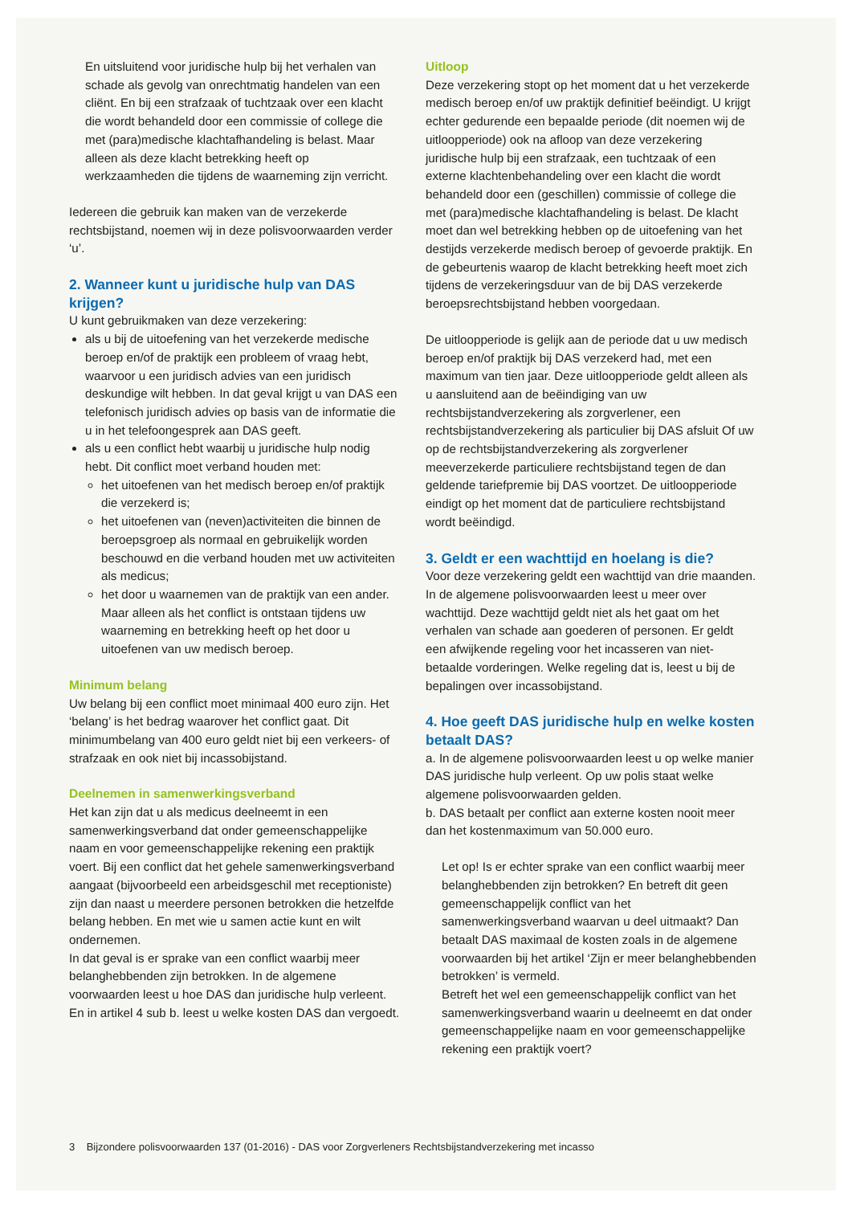En uitsluitend voor juridische hulp bij het verhalen van schade als gevolg van onrechtmatig handelen van een cliënt. En bij een strafzaak of tuchtzaak over een klacht die wordt behandeld door een commissie of college die met (para)medische klachtafhandeling is belast. Maar alleen als deze klacht betrekking heeft op werkzaamheden die tijdens de waarneming zijn verricht.
Iedereen die gebruik kan maken van de verzekerde rechtsbijstand, noemen wij in deze polisvoorwaarden verder ‘u’.
2. Wanneer kunt u juridische hulp van DAS krijgen?
U kunt gebruikmaken van deze verzekering:
als u bij de uitoefening van het verzekerde medische beroep en/of de praktijk een probleem of vraag hebt, waarvoor u een juridisch advies van een juridisch deskundige wilt hebben. In dat geval krijgt u van DAS een telefonisch juridisch advies op basis van de informatie die u in het telefoongesprek aan DAS geeft.
als u een conflict hebt waarbij u juridische hulp nodig hebt. Dit conflict moet verband houden met:
het uitoefenen van het medisch beroep en/of praktijk die verzekerd is;
het uitoefenen van (neven)activiteiten die binnen de beroepsgroep als normaal en gebruikelijk worden beschouwd en die verband houden met uw activiteiten als medicus;
het door u waarnemen van de praktijk van een ander. Maar alleen als het conflict is ontstaan tijdens uw waarneming en betrekking heeft op het door u uitoefenen van uw medisch beroep.
Minimum belang
Uw belang bij een conflict moet minimaal 400 euro zijn. Het ‘belang’ is het bedrag waarover het conflict gaat. Dit minimumbelang van 400 euro geldt niet bij een verkeers- of strafzaak en ook niet bij incassobijstand.
Deelnemen in samenwerkingsverband
Het kan zijn dat u als medicus deelneemt in een samenwerkingsverband dat onder gemeenschappelijke naam en voor gemeenschappelijke rekening een praktijk voert. Bij een conflict dat het gehele samenwerkingsverband aangaat (bijvoorbeeld een arbeidsgeschil met receptioniste) zijn dan naast u meerdere personen betrokken die hetzelfde belang hebben. En met wie u samen actie kunt en wilt ondernemen.
In dat geval is er sprake van een conflict waarbij meer belanghebbenden zijn betrokken. In de algemene voorwaarden leest u hoe DAS dan juridische hulp verleent. En in artikel 4 sub b. leest u welke kosten DAS dan vergoedt.
Uitloop
Deze verzekering stopt op het moment dat u het verzekerde medisch beroep en/of uw praktijk definitief beëindigt. U krijgt echter gedurende een bepaalde periode (dit noemen wij de uitloopperiode) ook na afloop van deze verzekering juridische hulp bij een strafzaak, een tuchtzaak of een externe klachtenbehandeling over een klacht die wordt behandeld door een (geschillen) commissie of college die met (para)medische klachtafhandeling is belast. De klacht moet dan wel betrekking hebben op de uitoefening van het destijds verzekerde medisch beroep of gevoerde praktijk. En de gebeurtenis waarop de klacht betrekking heeft moet zich tijdens de verzekeringsduur van de bij DAS verzekerde beroepsrechtsbijstand hebben voorgedaan.
De uitloopperiode is gelijk aan de periode dat u uw medisch beroep en/of praktijk bij DAS verzekerd had, met een maximum van tien jaar. Deze uitloopperiode geldt alleen als u aansluitend aan de beëindiging van uw rechtsbijstandverzekering als zorgverlener, een rechtsbijstandverzekering als particulier bij DAS afsluit Of uw op de rechtsbijstandverzekering als zorgverlener meeverzekerde particuliere rechtsbijstand tegen de dan geldende tariefpremie bij DAS voortzet. De uitloopperiode eindigt op het moment dat de particuliere rechtsbijstand wordt beëindigd.
3. Geldt er een wachttijd en hoelang is die?
Voor deze verzekering geldt een wachttijd van drie maanden. In de algemene polisvoorwaarden leest u meer over wachttijd. Deze wachttijd geldt niet als het gaat om het verhalen van schade aan goederen of personen. Er geldt een afwijkende regeling voor het incasseren van niet-betaalde vorderingen. Welke regeling dat is, leest u bij de bepalingen over incassobijstand.
4. Hoe geeft DAS juridische hulp en welke kosten betaalt DAS?
a. In de algemene polisvoorwaarden leest u op welke manier DAS juridische hulp verleent. Op uw polis staat welke algemene polisvoorwaarden gelden.
b. DAS betaalt per conflict aan externe kosten nooit meer dan het kostenmaximum van 50.000 euro.
Let op! Is er echter sprake van een conflict waarbij meer belanghebbenden zijn betrokken? En betreft dit geen gemeenschappelijk conflict van het samenwerkingsverband waarvan u deel uitmaakt? Dan betaalt DAS maximaal de kosten zoals in de algemene voorwaarden bij het artikel ‘Zijn er meer belanghebbenden betrokken’ is vermeld.
Betreft het wel een gemeenschappelijk conflict van het samenwerkingsverband waarin u deelneemt en dat onder gemeenschappelijke naam en voor gemeenschappelijke rekening een praktijk voert?
3 Bijzondere polisvoorwaarden 137 (01-2016) - DAS voor Zorgverleners Rechtsbijstandverzekering met incasso